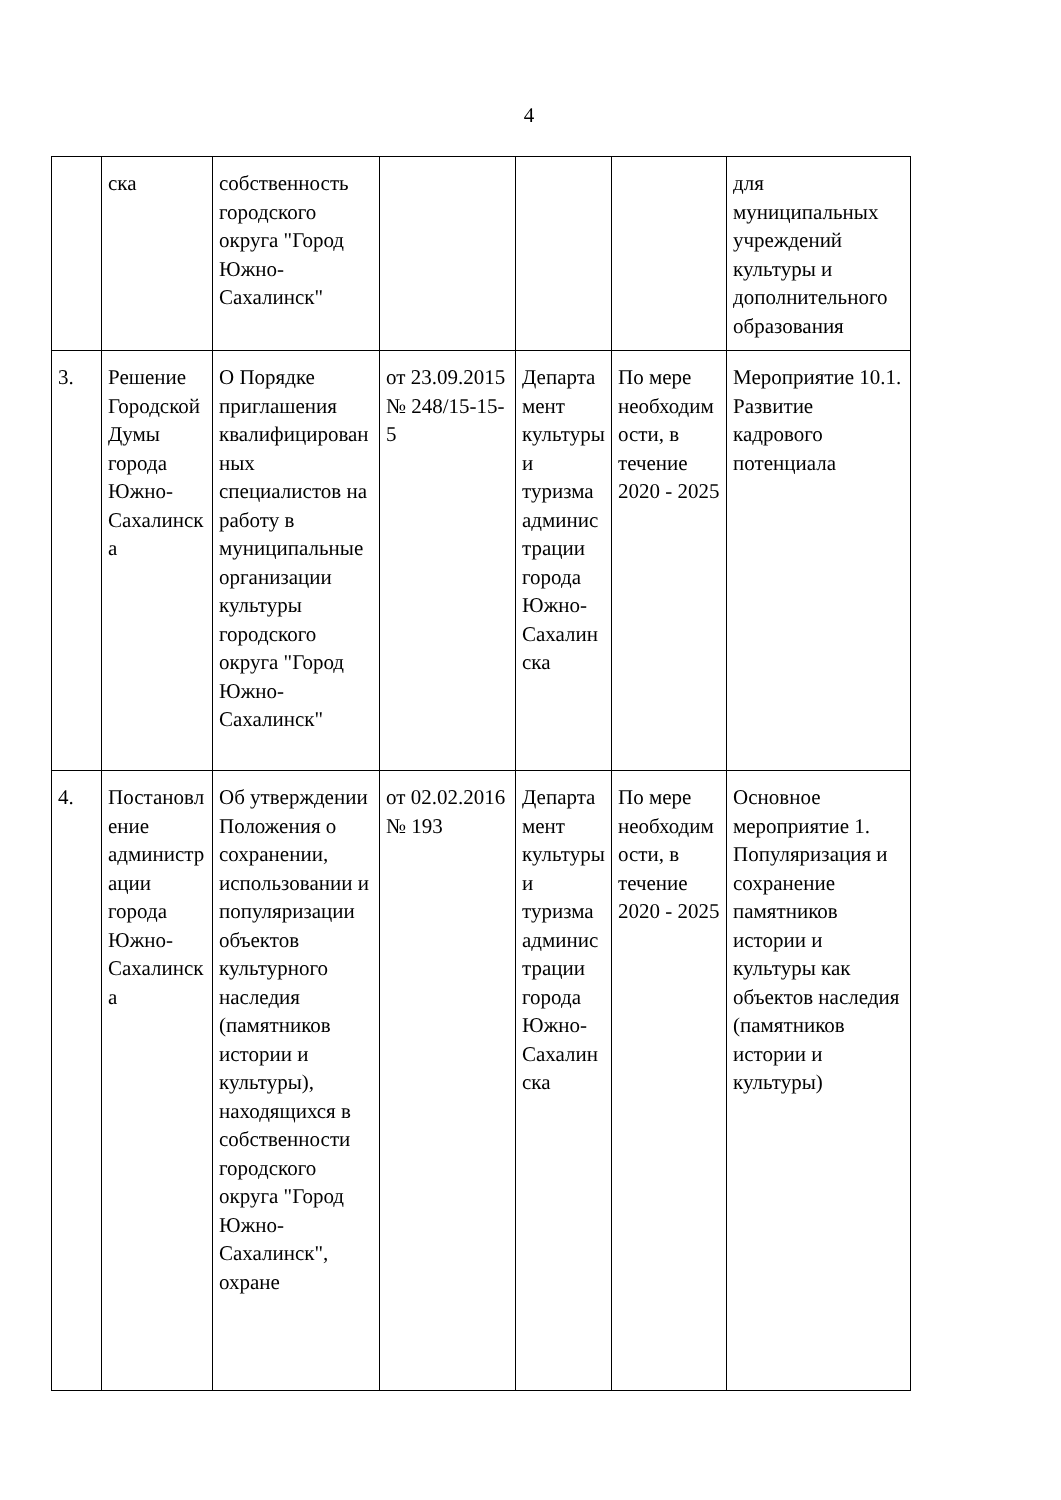4
| | ска | собственность городского округа "Город Южно-Сахалинск" | | | | для муниципальных учреждений культуры и дополнительного образования |
| 3. | Решение Городской Думы города Южно-Сахалинска | О Порядке приглашения квалифицированных специалистов на работу в муниципальные организации культуры городского округа "Город Южно-Сахалинск" | от 23.09.2015 № 248/15-15-5 | Департамент культуры и туризма администрации города Южно-Сахалинска | По мере необходимости, в течение 2020 - 2025 | Мероприятие 10.1. Развитие кадрового потенциала |
| 4. | Постановление администрации города Южно-Сахалинска | Об утверждении Положения о сохранении, использовании и популяризации объектов культурного наследия (памятников истории и культуры), находящихся в собственности городского округа "Город Южно-Сахалинск", охране | от 02.02.2016 № 193 | Департамент культуры и туризма администрации города Южно-Сахалинска | По мере необходимости, в течение 2020 - 2025 | Основное мероприятие 1. Популяризация и сохранение памятников истории и культуры как объектов наследия (памятников истории и культуры) |